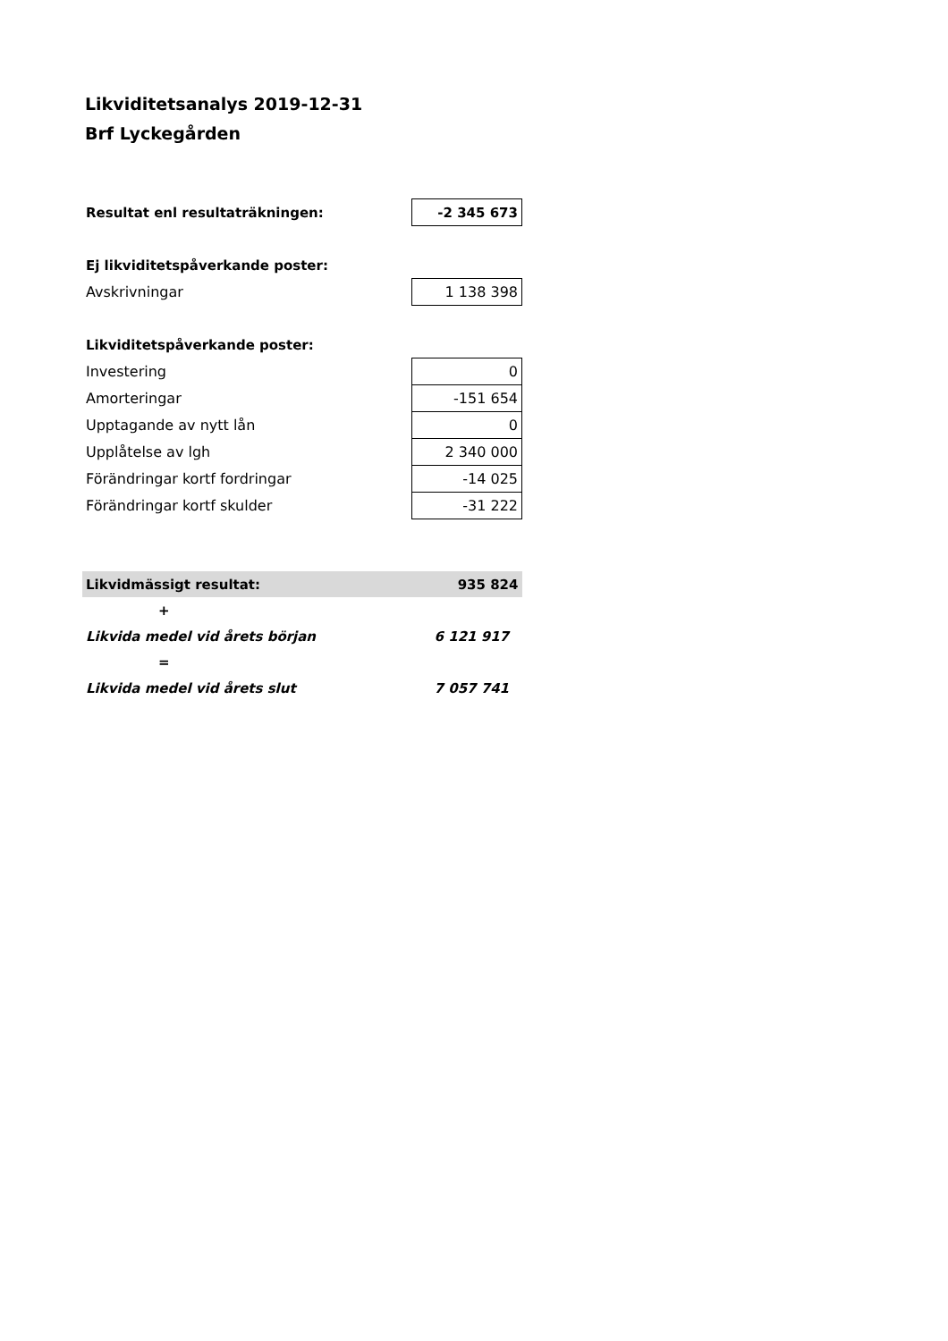Likviditetsanalys 2019-12-31
Brf Lyckegården
| Resultat enl resultaträkningen: | -2 345 673 |
| Ej likviditetspåverkande poster: | |
| Avskrivningar | 1 138 398 |
| Likviditetspåverkande poster: | |
| Investering | 0 |
| Amorteringar | -151 654 |
| Upptagande av nytt lån | 0 |
| Upplåtelse av lgh | 2 340 000 |
| Förändringar kortf fordringar | -14 025 |
| Förändringar kortf skulder | -31 222 |
| Likvidmässigt resultat: | 935 824 |
| + | |
| Likvida medel vid årets början | 6 121 917 |
| = | |
| Likvida medel vid årets slut | 7 057 741 |